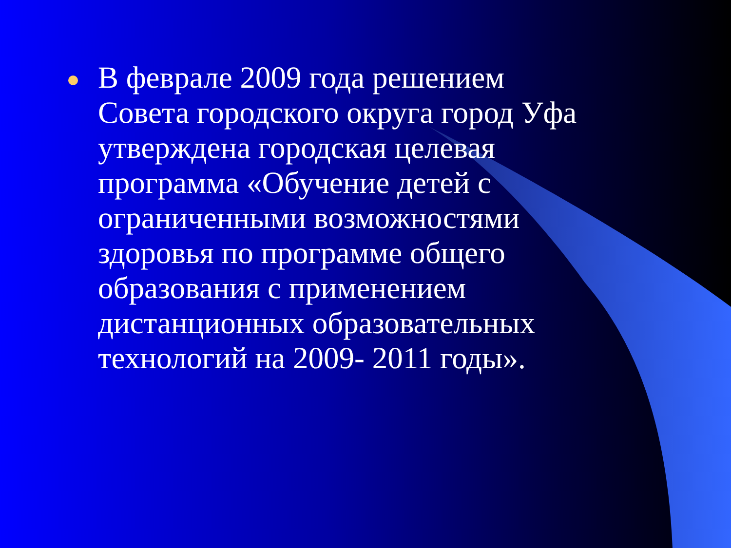В феврале 2009 года решением Совета городского округа город Уфа утверждена городская целевая программа «Обучение детей с ограниченными возможностями здоровья по программе общего образования с применением дистанционных образовательных технологий на 2009- 2011 годы».